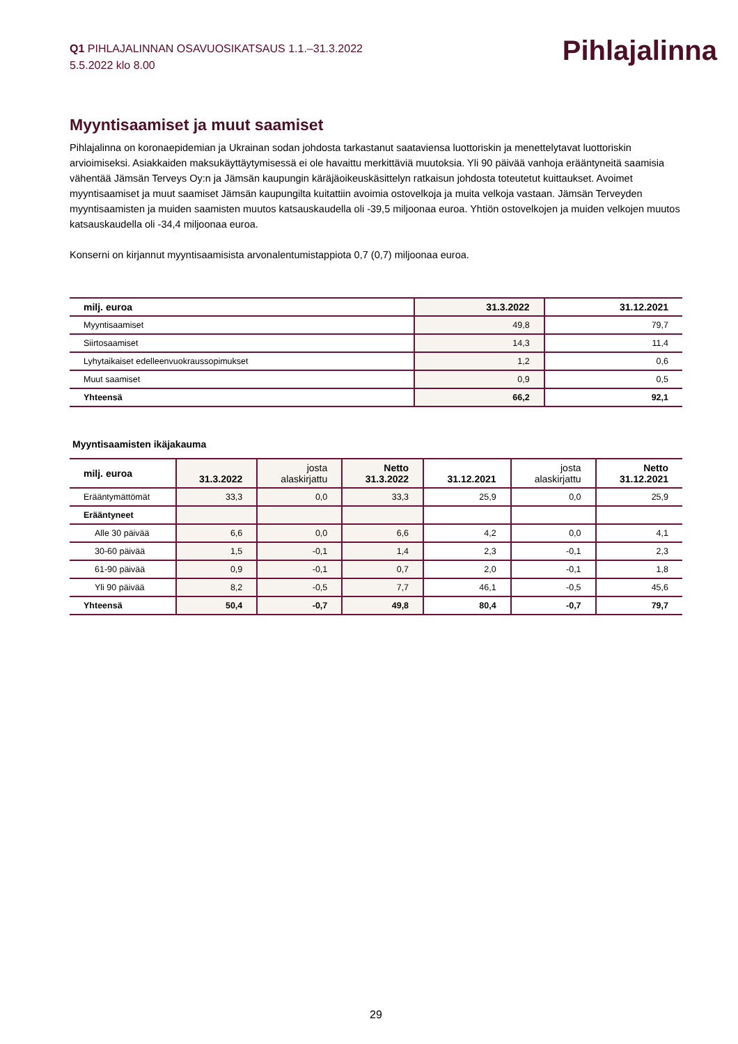Q1 PIHLAJALINNAN OSAVUOSIKATSAUS 1.1.–31.3.2022
5.5.2022 klo 8.00
Pihlajalinna
Myyntisaamiset ja muut saamiset
Pihlajalinna on koronaepidemian ja Ukrainan sodan johdosta tarkastanut saataviensa luottoriskin ja menettelytavat luottoriskin arvioimiseksi. Asiakkaiden maksukäyttäytymisessä ei ole havaittu merkittäviä muutoksia. Yli 90 päivää vanhoja erääntyneitä saamisia vähentää Jämsän Terveys Oy:n ja Jämsän kaupungin käräjäoikeuskäsittelyn ratkaisun johdosta toteutetut kuittaukset. Avoimet myyntisaamiset ja muut saamiset Jämsän kaupungilta kuitattiin avoimia ostovelkoja ja muita velkoja vastaan. Jämsän Terveyden myyntisaamisten ja muiden saamisten muutos katsauskaudella oli -39,5 miljoonaa euroa. Yhtiön ostovelkojen ja muiden velkojen muutos katsauskaudella oli -34,4 miljoonaa euroa.
Konserni on kirjannut myyntisaamisista arvonalentumistappiota 0,7 (0,7) miljoonaa euroa.
| milj. euroa | 31.3.2022 | 31.12.2021 |
| --- | --- | --- |
| Myyntisaamiset | 49,8 | 79,7 |
| Siirtosaamiset | 14,3 | 11,4 |
| Lyhytaikaiset edelleenvuokraussopimukset | 1,2 | 0,6 |
| Muut saamiset | 0,9 | 0,5 |
| Yhteensä | 66,2 | 92,1 |
Myyntisaamisten ikäjakauma
| milj. euroa | 31.3.2022 | josta alaskirjattu | Netto 31.3.2022 | 31.12.2021 | josta alaskirjattu | Netto 31.12.2021 |
| --- | --- | --- | --- | --- | --- | --- |
| Erääntymättömät | 33,3 | 0,0 | 33,3 | 25,9 | 0,0 | 25,9 |
| Erääntyneet | | | | | | |
| Alle 30 päivää | 6,6 | 0,0 | 6,6 | 4,2 | 0,0 | 4,1 |
| 30-60 päivää | 1,5 | -0,1 | 1,4 | 2,3 | -0,1 | 2,3 |
| 61-90 päivää | 0,9 | -0,1 | 0,7 | 2,0 | -0,1 | 1,8 |
| Yli 90 päivää | 8,2 | -0,5 | 7,7 | 46,1 | -0,5 | 45,6 |
| Yhteensä | 50,4 | -0,7 | 49,8 | 80,4 | -0,7 | 79,7 |
29